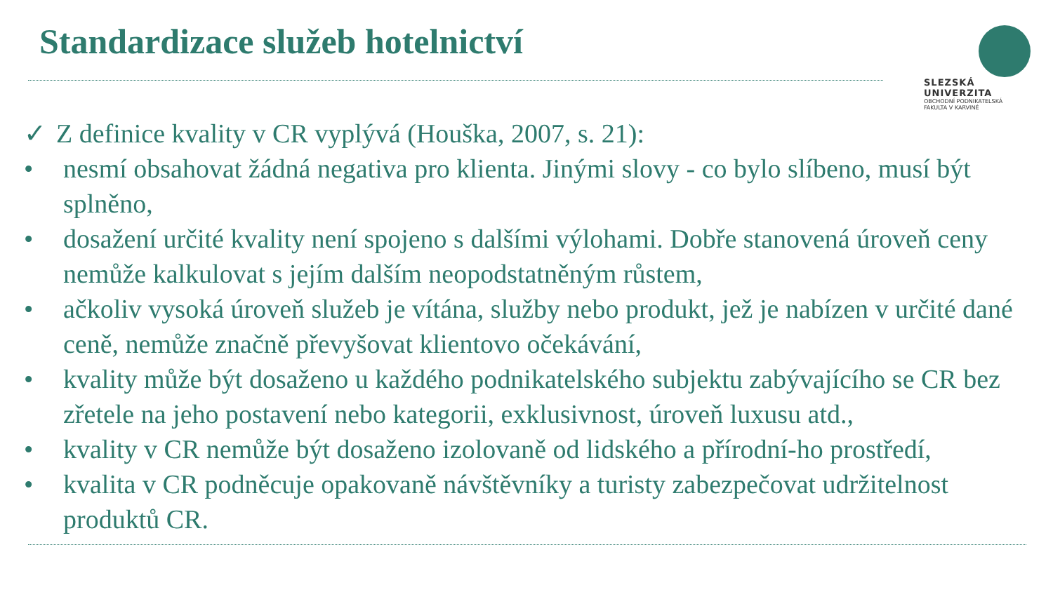Standardizace služeb hotelnictví
SLEZSKÁ
UNIVERZITA
OBCHODNÍ PODNIKATELSKÁ
FAKULTA V KARVINÉ
✓ Z definice kvality v CR vyplývá (Houška, 2007, s. 21):
• nesmí obsahovat žádná negativa pro klienta. Jinými slovy - co bylo slíbeno, musí být splněno,
• dosažení určité kvality není spojeno s dalšími výlohami. Dobře stanovená úroveň ceny nemůže kalkulovat s jejím dalším neopodstatněným růstem,
• ačkoliv vysoká úroveň služeb je vítána, služby nebo produkt, jež je nabízen v určité dané ceně, nemůže značně převyšovat klientovo očekávání,
• kvality může být dosaženo u každého podnikatelského subjektu zabývajícího se CR bez zřetele na jeho postavení nebo kategorii, exklusivnost, úroveň luxusu atd.,
• kvality v CR nemůže být dosaženo izolovaně od lidského a přírodní-ho prostředí,
• kvalita v CR podněcuje opakovaně návštěvníky a turisty zabezpečovat udržitelnost produktů CR.